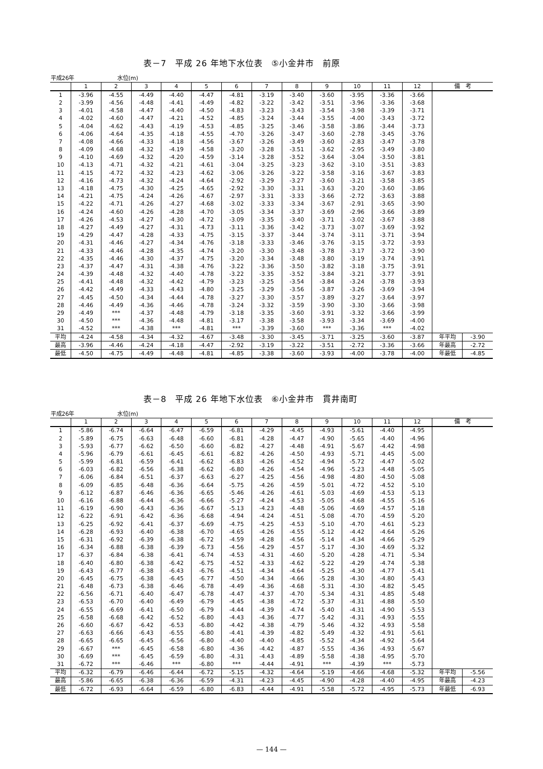表－7　平成 26 年地下水位表　⑤小金井市　前原
平成26年 水位(m)
| | 1 | 2 | 3 | 4 | 5 | 6 | 7 | 8 | 9 | 10 | 11 | 12 | 備 考 | |
| --- | --- | --- | --- | --- | --- | --- | --- | --- | --- | --- | --- | --- | --- | --- |
| 1 | -3.96 | -4.55 | -4.49 | -4.40 | -4.47 | -4.81 | -3.19 | -3.40 | -3.60 | -3.95 | -3.36 | -3.66 | | |
| 2 | -3.99 | -4.56 | -4.48 | -4.41 | -4.49 | -4.82 | -3.22 | -3.42 | -3.51 | -3.96 | -3.36 | -3.68 | | |
| 3 | -4.01 | -4.58 | -4.47 | -4.40 | -4.50 | -4.83 | -3.23 | -3.43 | -3.54 | -3.98 | -3.39 | -3.71 | | |
| 4 | -4.02 | -4.60 | -4.47 | -4.21 | -4.52 | -4.85 | -3.24 | -3.44 | -3.55 | -4.00 | -3.43 | -3.72 | | |
| 5 | -4.04 | -4.62 | -4.43 | -4.19 | -4.53 | -4.85 | -3.25 | -3.46 | -3.58 | -3.86 | -3.44 | -3.73 | | |
| 6 | -4.06 | -4.64 | -4.35 | -4.18 | -4.55 | -4.70 | -3.26 | -3.47 | -3.60 | -2.78 | -3.45 | -3.76 | | |
| 7 | -4.08 | -4.66 | -4.33 | -4.18 | -4.56 | -3.67 | -3.26 | -3.49 | -3.60 | -2.83 | -3.47 | -3.78 | | |
| 8 | -4.09 | -4.68 | -4.32 | -4.19 | -4.58 | -3.20 | -3.28 | -3.51 | -3.62 | -2.95 | -3.49 | -3.80 | | |
| 9 | -4.10 | -4.69 | -4.32 | -4.20 | -4.59 | -3.14 | -3.28 | -3.52 | -3.64 | -3.04 | -3.50 | -3.81 | | |
| 10 | -4.13 | -4.71 | -4.32 | -4.21 | -4.61 | -3.04 | -3.25 | -3.23 | -3.62 | -3.10 | -3.51 | -3.83 | | |
| 11 | -4.15 | -4.72 | -4.32 | -4.23 | -4.62 | -3.06 | -3.26 | -3.22 | -3.58 | -3.16 | -3.67 | -3.83 | | |
| 12 | -4.16 | -4.73 | -4.32 | -4.24 | -4.64 | -2.92 | -3.29 | -3.27 | -3.60 | -3.21 | -3.58 | -3.85 | | |
| 13 | -4.18 | -4.75 | -4.30 | -4.25 | -4.65 | -2.92 | -3.30 | -3.31 | -3.63 | -3.20 | -3.60 | -3.86 | | |
| 14 | -4.21 | -4.75 | -4.24 | -4.26 | -4.67 | -2.97 | -3.31 | -3.33 | -3.66 | -2.72 | -3.63 | -3.88 | | |
| 15 | -4.22 | -4.71 | -4.26 | -4.27 | -4.68 | -3.02 | -3.33 | -3.34 | -3.67 | -2.91 | -3.65 | -3.90 | | |
| 16 | -4.24 | -4.60 | -4.26 | -4.28 | -4.70 | -3.05 | -3.34 | -3.37 | -3.69 | -2.96 | -3.66 | -3.89 | | |
| 17 | -4.26 | -4.53 | -4.27 | -4.30 | -4.72 | -3.09 | -3.35 | -3.40 | -3.71 | -3.02 | -3.67 | -3.88 | | |
| 18 | -4.27 | -4.49 | -4.27 | -4.31 | -4.73 | -3.11 | -3.36 | -3.42 | -3.73 | -3.07 | -3.69 | -3.92 | | |
| 19 | -4.29 | -4.47 | -4.28 | -4.33 | -4.75 | -3.15 | -3.37 | -3.44 | -3.74 | -3.11 | -3.71 | -3.94 | | |
| 20 | -4.31 | -4.46 | -4.27 | -4.34 | -4.76 | -3.18 | -3.33 | -3.46 | -3.76 | -3.15 | -3.72 | -3.93 | | |
| 21 | -4.33 | -4.46 | -4.28 | -4.35 | -4.74 | -3.20 | -3.30 | -3.48 | -3.78 | -3.17 | -3.72 | -3.90 | | |
| 22 | -4.35 | -4.46 | -4.30 | -4.37 | -4.75 | -3.20 | -3.34 | -3.48 | -3.80 | -3.19 | -3.74 | -3.91 | | |
| 23 | -4.37 | -4.47 | -4.31 | -4.38 | -4.76 | -3.22 | -3.36 | -3.50 | -3.82 | -3.18 | -3.75 | -3.91 | | |
| 24 | -4.39 | -4.48 | -4.32 | -4.40 | -4.78 | -3.22 | -3.35 | -3.52 | -3.84 | -3.21 | -3.77 | -3.91 | | |
| 25 | -4.41 | -4.48 | -4.32 | -4.42 | -4.79 | -3.23 | -3.25 | -3.54 | -3.84 | -3.24 | -3.78 | -3.93 | | |
| 26 | -4.42 | -4.49 | -4.33 | -4.43 | -4.80 | -3.25 | -3.29 | -3.56 | -3.87 | -3.26 | -3.69 | -3.94 | | |
| 27 | -4.45 | -4.50 | -4.34 | -4.44 | -4.78 | -3.27 | -3.30 | -3.57 | -3.89 | -3.27 | -3.64 | -3.97 | | |
| 28 | -4.46 | -4.49 | -4.36 | -4.46 | -4.78 | -3.24 | -3.32 | -3.59 | -3.90 | -3.30 | -3.66 | -3.98 | | |
| 29 | -4.49 | *** | -4.37 | -4.48 | -4.79 | -3.18 | -3.35 | -3.60 | -3.91 | -3.32 | -3.66 | -3.99 | | |
| 30 | -4.50 | *** | -4.36 | -4.48 | -4.81 | -3.17 | -3.38 | -3.58 | -3.93 | -3.34 | -3.69 | -4.00 | | |
| 31 | -4.52 | *** | -4.38 | *** | -4.81 | *** | -3.39 | -3.60 | *** | -3.36 | *** | -4.02 | | |
| 平均 | -4.24 | -4.58 | -4.34 | -4.32 | -4.67 | -3.48 | -3.30 | -3.45 | -3.71 | -3.25 | -3.60 | -3.87 | 年平均 | -3.90 |
| 最高 | -3.96 | -4.46 | -4.24 | -4.18 | -4.47 | -2.92 | -3.19 | -3.22 | -3.51 | -2.72 | -3.36 | -3.66 | 年最高 | -2.72 |
| 最低 | -4.50 | -4.75 | -4.49 | -4.48 | -4.81 | -4.85 | -3.38 | -3.60 | -3.93 | -4.00 | -3.78 | -4.00 | 年最低 | -4.85 |
表－8　平成 26 年地下水位表　⑥小金井市　貫井南町
平成26年 水位(m)
| | 1 | 2 | 3 | 4 | 5 | 6 | 7 | 8 | 9 | 10 | 11 | 12 | 備 考 | |
| --- | --- | --- | --- | --- | --- | --- | --- | --- | --- | --- | --- | --- | --- | --- |
| 1 | -5.86 | -6.74 | -6.64 | -6.47 | -6.59 | -6.81 | -4.29 | -4.45 | -4.93 | -5.61 | -4.40 | -4.95 | | |
| 2 | -5.89 | -6.75 | -6.63 | -6.48 | -6.60 | -6.81 | -4.28 | -4.47 | -4.90 | -5.65 | -4.40 | -4.96 | | |
| 3 | -5.93 | -6.77 | -6.62 | -6.50 | -6.60 | -6.82 | -4.27 | -4.48 | -4.91 | -5.67 | -4.42 | -4.98 | | |
| 4 | -5.96 | -6.79 | -6.61 | -6.45 | -6.61 | -6.82 | -4.26 | -4.50 | -4.93 | -5.71 | -4.45 | -5.00 | | |
| 5 | -5.99 | -6.81 | -6.59 | -6.41 | -6.62 | -6.83 | -4.26 | -4.52 | -4.94 | -5.72 | -4.47 | -5.02 | | |
| 6 | -6.03 | -6.82 | -6.56 | -6.38 | -6.62 | -6.80 | -4.26 | -4.54 | -4.96 | -5.23 | -4.48 | -5.05 | | |
| 7 | -6.06 | -6.84 | -6.51 | -6.37 | -6.63 | -6.27 | -4.25 | -4.56 | -4.98 | -4.80 | -4.50 | -5.08 | | |
| 8 | -6.09 | -6.85 | -6.48 | -6.36 | -6.64 | -5.75 | -4.26 | -4.59 | -5.01 | -4.72 | -4.52 | -5.10 | | |
| 9 | -6.12 | -6.87 | -6.46 | -6.36 | -6.65 | -5.46 | -4.26 | -4.61 | -5.03 | -4.69 | -4.53 | -5.13 | | |
| 10 | -6.16 | -6.88 | -6.44 | -6.36 | -6.66 | -5.27 | -4.24 | -4.53 | -5.05 | -4.68 | -4.55 | -5.16 | | |
| 11 | -6.19 | -6.90 | -6.43 | -6.36 | -6.67 | -5.13 | -4.23 | -4.48 | -5.06 | -4.69 | -4.57 | -5.18 | | |
| 12 | -6.22 | -6.91 | -6.42 | -6.36 | -6.68 | -4.94 | -4.24 | -4.51 | -5.08 | -4.70 | -4.59 | -5.20 | | |
| 13 | -6.25 | -6.92 | -6.41 | -6.37 | -6.69 | -4.75 | -4.25 | -4.53 | -5.10 | -4.70 | -4.61 | -5.23 | | |
| 14 | -6.28 | -6.93 | -6.40 | -6.38 | -6.70 | -4.65 | -4.26 | -4.55 | -5.12 | -4.42 | -4.64 | -5.26 | | |
| 15 | -6.31 | -6.92 | -6.39 | -6.38 | -6.72 | -4.59 | -4.28 | -4.56 | -5.14 | -4.34 | -4.66 | -5.29 | | |
| 16 | -6.34 | -6.88 | -6.38 | -6.39 | -6.73 | -4.56 | -4.29 | -4.57 | -5.17 | -4.30 | -4.69 | -5.32 | | |
| 17 | -6.37 | -6.84 | -6.38 | -6.41 | -6.74 | -4.53 | -4.31 | -4.60 | -5.20 | -4.28 | -4.71 | -5.34 | | |
| 18 | -6.40 | -6.80 | -6.38 | -6.42 | -6.75 | -4.52 | -4.33 | -4.62 | -5.22 | -4.29 | -4.74 | -5.38 | | |
| 19 | -6.43 | -6.77 | -6.38 | -6.43 | -6.76 | -4.51 | -4.34 | -4.64 | -5.25 | -4.30 | -4.77 | -5.41 | | |
| 20 | -6.45 | -6.75 | -6.38 | -6.45 | -6.77 | -4.50 | -4.34 | -4.66 | -5.28 | -4.30 | -4.80 | -5.43 | | |
| 21 | -6.48 | -6.73 | -6.38 | -6.46 | -6.78 | -4.49 | -4.36 | -4.68 | -5.31 | -4.30 | -4.82 | -5.45 | | |
| 22 | -6.56 | -6.71 | -6.40 | -6.47 | -6.78 | -4.47 | -4.37 | -4.70 | -5.34 | -4.31 | -4.85 | -5.48 | | |
| 23 | -6.53 | -6.70 | -6.40 | -6.49 | -6.79 | -4.45 | -4.38 | -4.72 | -5.37 | -4.31 | -4.88 | -5.50 | | |
| 24 | -6.55 | -6.69 | -6.41 | -6.50 | -6.79 | -4.44 | -4.39 | -4.74 | -5.40 | -4.31 | -4.90 | -5.53 | | |
| 25 | -6.58 | -6.68 | -6.42 | -6.52 | -6.80 | -4.43 | -4.36 | -4.77 | -5.42 | -4.31 | -4.93 | -5.55 | | |
| 26 | -6.60 | -6.67 | -6.42 | -6.53 | -6.80 | -4.42 | -4.38 | -4.79 | -5.46 | -4.32 | -4.93 | -5.58 | | |
| 27 | -6.63 | -6.66 | -6.43 | -6.55 | -6.80 | -4.41 | -4.39 | -4.82 | -5.49 | -4.32 | -4.91 | -5.61 | | |
| 28 | -6.65 | -6.65 | -6.45 | -6.56 | -6.80 | -4.40 | -4.40 | -4.85 | -5.52 | -4.34 | -4.92 | -5.64 | | |
| 29 | -6.67 | *** | -6.45 | -6.58 | -6.80 | -4.36 | -4.42 | -4.87 | -5.55 | -4.36 | -4.93 | -5.67 | | |
| 30 | -6.69 | *** | -6.45 | -6.59 | -6.80 | -4.31 | -4.43 | -4.89 | -5.58 | -4.38 | -4.95 | -5.70 | | |
| 31 | -6.72 | *** | -6.46 | *** | -6.80 | *** | -4.44 | -4.91 | *** | -4.39 | *** | -5.73 | | |
| 平均 | -6.32 | -6.79 | -6.46 | -6.44 | -6.72 | -5.15 | -4.32 | -4.64 | -5.19 | -4.66 | -4.68 | -5.32 | 年平均 | -5.56 |
| 最高 | -5.86 | -6.65 | -6.38 | -6.36 | -6.59 | -4.31 | -4.23 | -4.45 | -4.90 | -4.28 | -4.40 | -4.95 | 年最高 | -4.23 |
| 最低 | -6.72 | -6.93 | -6.64 | -6.59 | -6.80 | -6.83 | -4.44 | -4.91 | -5.58 | -5.72 | -4.95 | -5.73 | 年最低 | -6.93 |
— 144 —